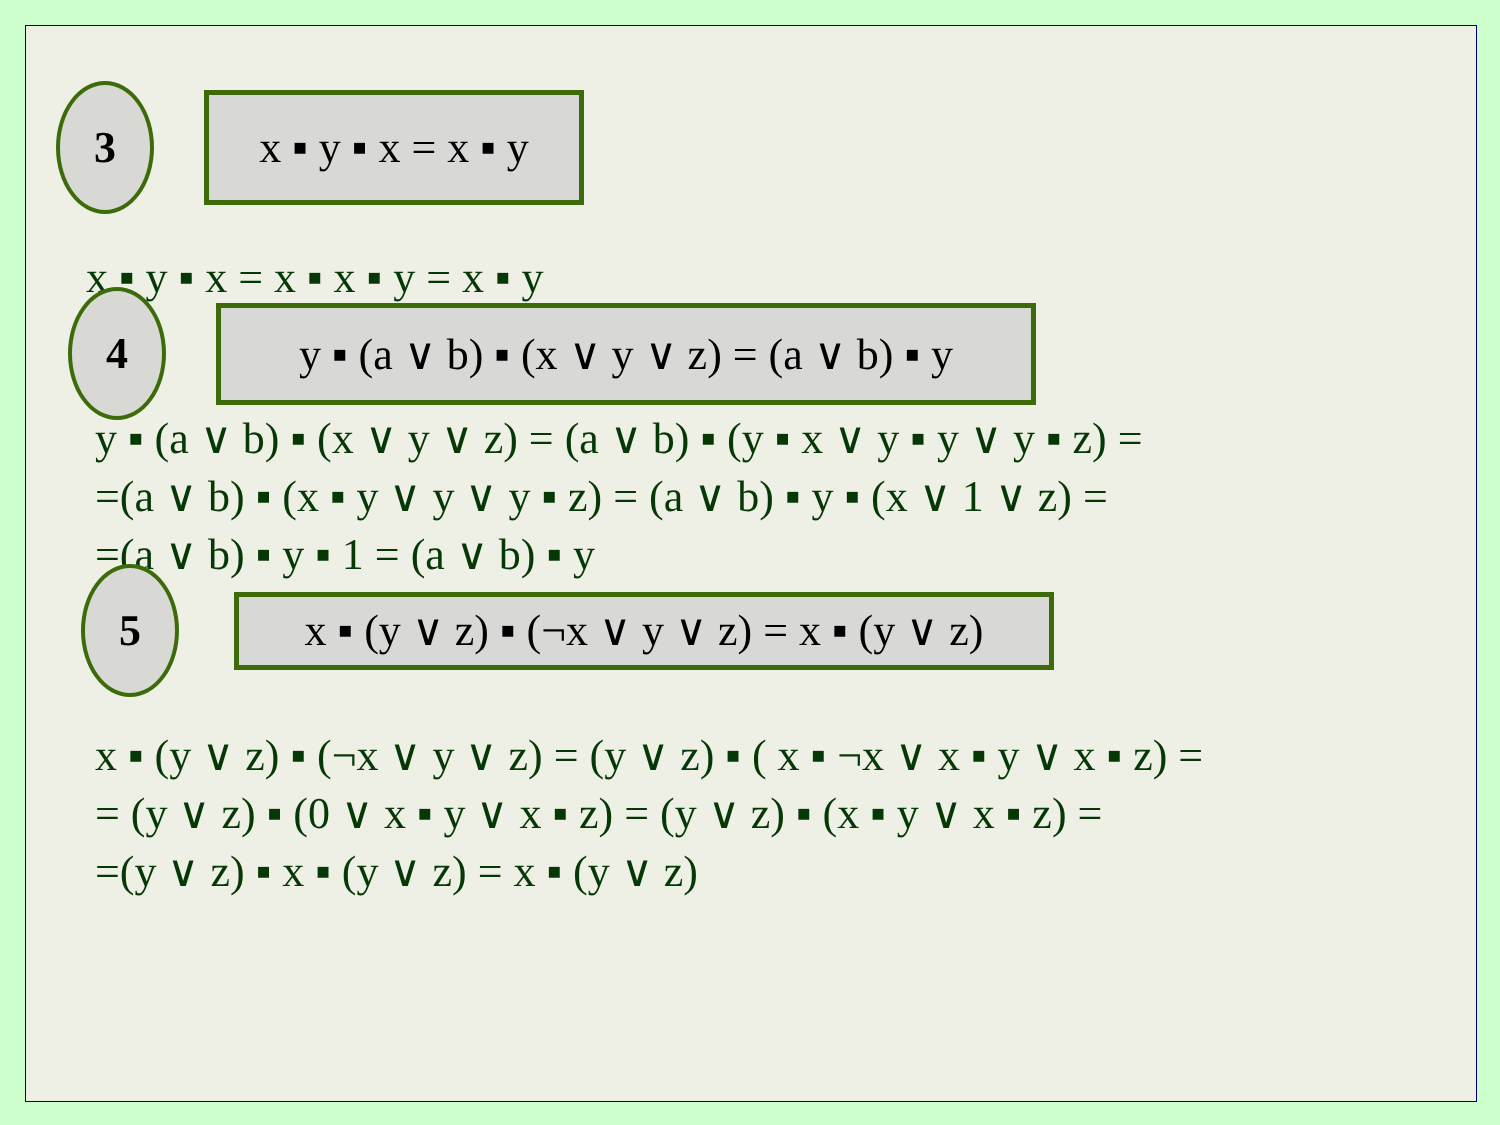3
x ▪ y ▪ x = x ▪ y
x ▪ y ▪ x = x ▪ x ▪ y = x ▪ y
4
y ▪ (a ∨ b) ▪ (x ∨ y ∨ z) = (a ∨ b) ▪ y
y ▪ (a ∨ b) ▪ (x ∨ y ∨ z) = (a ∨ b) ▪ (y ▪ x ∨ y ▪ y ∨ y ▪ z) =
=(a ∨ b) ▪ (x ▪ y ∨ y ∨ y ▪ z) = (a ∨ b) ▪ y ▪ (x ∨ 1 ∨ z) =
=(a ∨ b) ▪ y ▪ 1 = (a ∨ b) ▪ y
5
x ▪ (y ∨ z) ▪ (¬x ∨ y ∨ z) = x ▪ (y ∨ z)
x ▪ (y ∨ z) ▪ (¬x ∨ y ∨ z) = (y ∨ z) ▪ ( x ▪ ¬x ∨ x ▪ y ∨ x ▪ z) =
= (y ∨ z) ▪ (0 ∨ x ▪ y ∨ x ▪ z) = (y ∨ z) ▪ (x ▪ y ∨ x ▪ z) =
=(y ∨ z) ▪ x ▪ (y ∨ z) = x ▪ (y ∨ z)